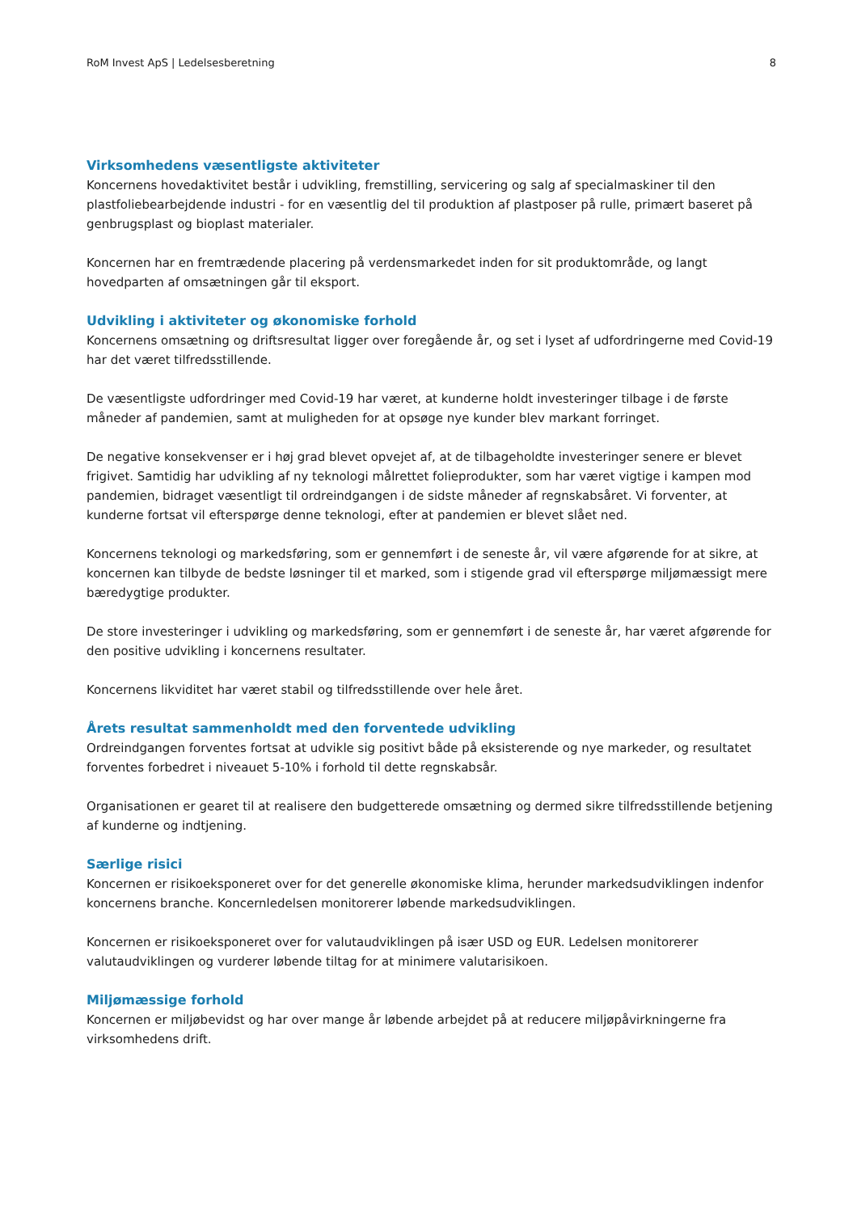RoM Invest ApS | Ledelsesberetning 8
Virksomhedens væsentligste aktiviteter
Koncernens hovedaktivitet består i udvikling, fremstilling, servicering og salg af specialmaskiner til den plastfoliebearbejdende industri - for en væsentlig del til produktion af plastposer på rulle, primært baseret på genbrugsplast og bioplast materialer.
Koncernen har en fremtrædende placering på verdensmarkedet inden for sit produktområde, og langt hovedparten af omsætningen går til eksport.
Udvikling i aktiviteter og økonomiske forhold
Koncernens omsætning og driftsresultat ligger over foregående år, og set i lyset af udfordringerne med Covid-19 har det været tilfredsstillende.
De væsentligste udfordringer med Covid-19 har været, at kunderne holdt investeringer tilbage i de første måneder af pandemien, samt at muligheden for at opsøge nye kunder blev markant forringet.
De negative konsekvenser er i høj grad blevet opvejet af, at de tilbageholdte investeringer senere er blevet frigivet. Samtidig har udvikling af ny teknologi målrettet folieprodukter, som har været vigtige i kampen mod pandemien, bidraget væsentligt til ordreindgangen i de sidste måneder af regnskabsåret. Vi forventer, at kunderne fortsat vil efterspørge denne teknologi, efter at pandemien er blevet slået ned.
Koncernens teknologi og markedsføring, som er gennemført i de seneste år, vil være afgørende for at sikre, at koncernen kan tilbyde de bedste løsninger til et marked, som i stigende grad vil efterspørge miljømæssigt mere bæredygtige produkter.
De store investeringer i udvikling og markedsføring, som er gennemført i de seneste år, har været afgørende for den positive udvikling i koncernens resultater.
Koncernens likviditet har været stabil og tilfredsstillende over hele året.
Årets resultat sammenholdt med den forventede udvikling
Ordreindgangen forventes fortsat at udvikle sig positivt både på eksisterende og nye markeder, og resultatet forventes forbedret i niveauet 5-10% i forhold til dette regnskabsår.
Organisationen er gearet til at realisere den budgetterede omsætning og dermed sikre tilfredsstillende betjening af kunderne og indtjening.
Særlige risici
Koncernen er risikoeksponeret over for det generelle økonomiske klima, herunder markedsudviklingen indenfor koncernens branche. Koncernledelsen monitorerer løbende markedsudviklingen.
Koncernen er risikoeksponeret over for valutaudviklingen på især USD og EUR. Ledelsen monitorerer valutaudviklingen og vurderer løbende tiltag for at minimere valutarisikoen.
Miljømæssige forhold
Koncernen er miljøbevidst og har over mange år løbende arbejdet på at reducere miljøpåvirkningerne fra virksomhedens drift.